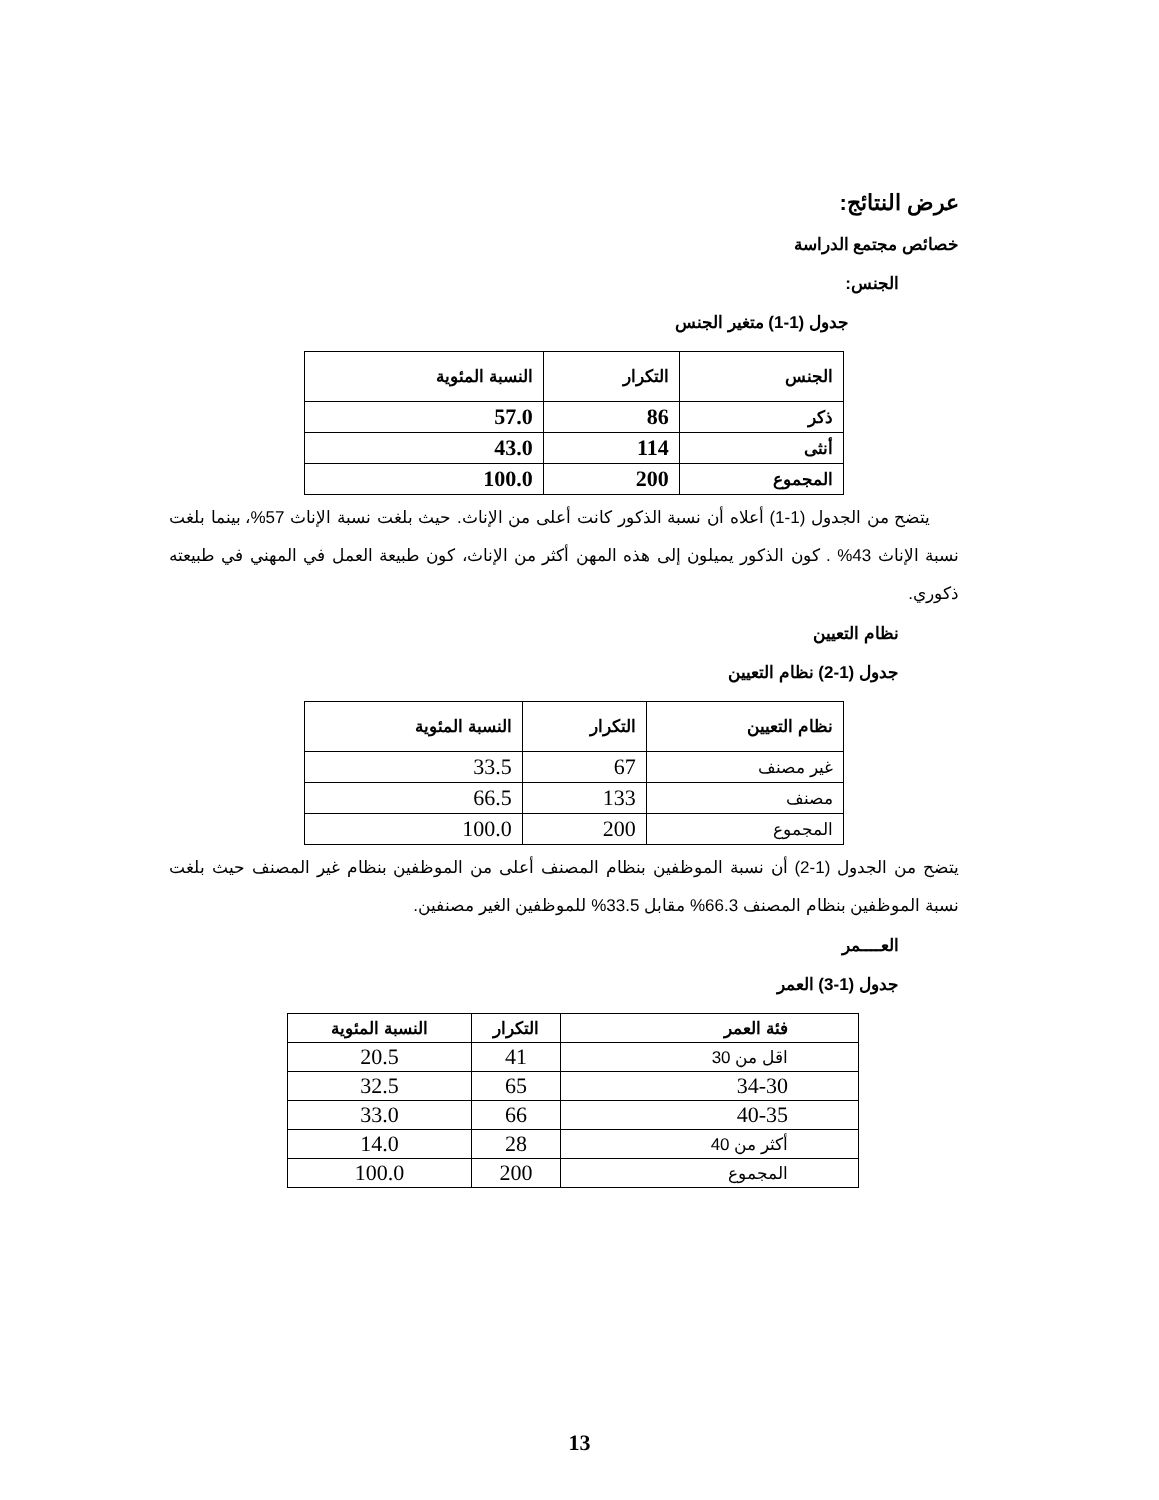عرض النتائج:
خصائص مجتمع الدراسة
الجنس:
جدول (1-1) متغير الجنس
| الجنس | التكرار | النسبة المئوية |
| --- | --- | --- |
| ذكر | 86 | 57.0 |
| أنثى | 114 | 43.0 |
| المجموع | 200 | 100.0 |
يتضح من الجدول (1-1) أعلاه أن نسبة الذكور كانت أعلى من الإناث. حيث بلغت نسبة الإناث 57%، بينما بلغت نسبة الإناث 43% . كون الذكور يميلون إلى هذه المهن أكثر من الإناث، كون طبيعة العمل في المهني في طبيعته ذكوري.
نظام التعيين
جدول (1-2) نظام التعيين
| نظام التعيين | التكرار | النسبة المئوية |
| --- | --- | --- |
| غير مصنف | 67 | 33.5 |
| مصنف | 133 | 66.5 |
| المجموع | 200 | 100.0 |
يتضح من الجدول (1-2) أن نسبة الموظفين بنظام المصنف أعلى من الموظفين بنظام غير المصنف حيث بلغت نسبة الموظفين بنظام المصنف 66.3% مقابل 33.5% للموظفين الغير مصنفين.
العــــمر
جدول (1-3) العمر
| فئة العمر | التكرار | النسبة المئوية |
| --- | --- | --- |
| اقل من 30 | 41 | 20.5 |
| 34-30 | 65 | 32.5 |
| 40-35 | 66 | 33.0 |
| أكثر من 40 | 28 | 14.0 |
| المجموع | 200 | 100.0 |
13